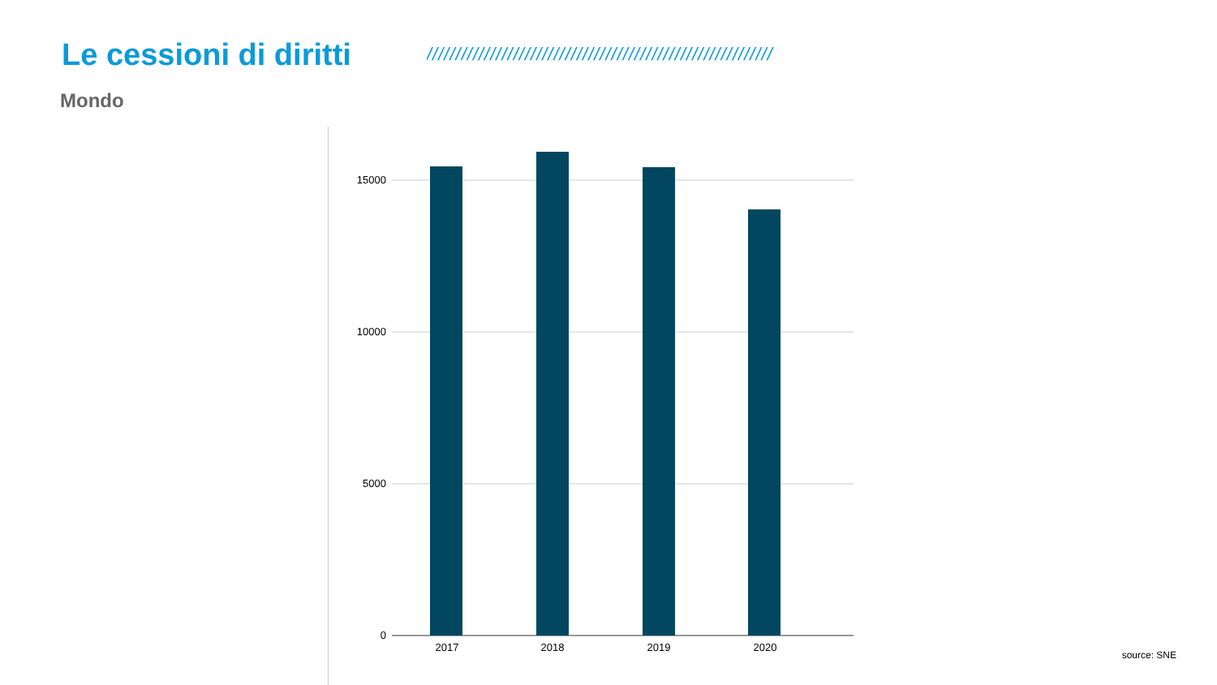Le cessioni di diritti
////////////////////////////////////////////////////////////
Mondo
15000
10000
5000
0
2017
2018
2019
2020
source: SNE